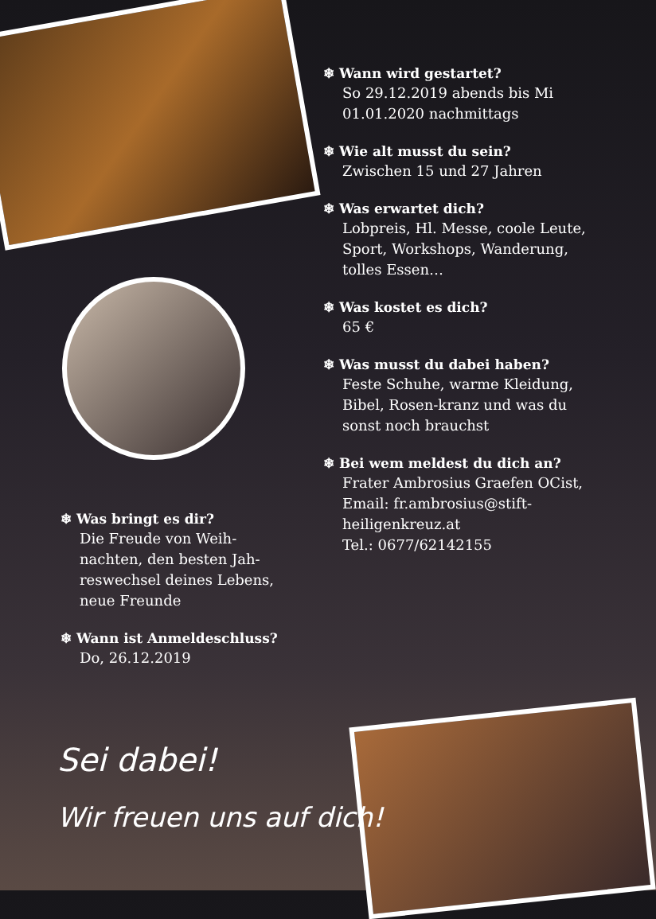❄ Wann wird gestartet?
So 29.12.2019 abends bis Mi 01.01.2020 nachmittags
❄ Wie alt musst du sein?
Zwischen 15 und 27 Jahren
❄ Was erwartet dich?
Lobpreis, Hl. Messe, coole Leute, Sport, Workshops, Wanderung, tolles Essen…
❄ Was kostet es dich?
65 €
❄ Was musst du dabei haben?
Feste Schuhe, warme Kleidung, Bibel, Rosen-kranz und was du sonst noch brauchst
❄ Bei wem meldest du dich an?
Frater Ambrosius Graefen OCist,
Email: fr.ambrosius@stift-heiligenkreuz.at
Tel.: 0677/62142155
❄ Was bringt es dir?
Die Freude von Weih-nachten, den besten Jah-reswechsel deines Lebens, neue Freunde
❄ Wann ist Anmeldeschluss?
Do, 26.12.2019
Sei dabei!
Wir freuen uns auf dich!